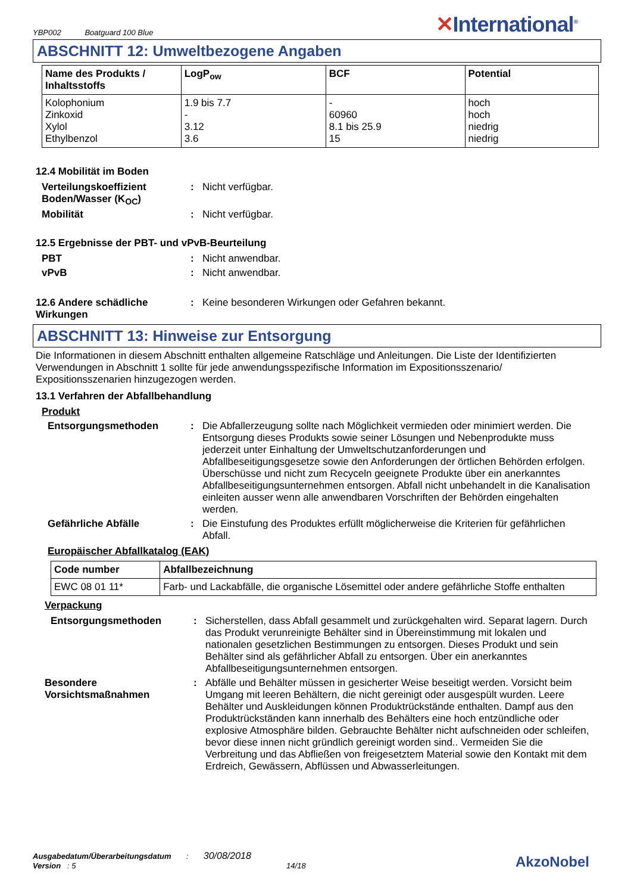YBP002 Boatguard 100 Blue
✕International<sup>®</sup>
ABSCHNITT 12: Umweltbezogene Angaben
| Name des Produkts / Inhaltsstoffs | LogP<sub>ow</sub> | BCF | Potential |
| --- | --- | --- | --- |
| Kolophonium Zinkoxid Xylol Ethylbenzol | 1.9 bis 7.7 - 3.12 3.6 | - 60960 8.1 bis 25.9 15 | hoch hoch niedrig niedrig |
12.4 Mobilität im Boden
Verteilungskoeffizient Boden/Wasser (K<sub>OC</sub>)
: Nicht verfügbar.
Mobilität : Nicht verfügbar.
12.5 Ergebnisse der PBT- und vPvB-Beurteilung
PBT : Nicht anwendbar.
vPvB : Nicht anwendbar.
12.6 Andere schädliche Wirkungen
: Keine besonderen Wirkungen oder Gefahren bekannt.
ABSCHNITT 13: Hinweise zur Entsorgung
Die Informationen in diesem Abschnitt enthalten allgemeine Ratschläge und Anleitungen. Die Liste der Identifizierten Verwendungen in Abschnitt 1 sollte für jede anwendungsspezifische Information im Expositionsszenario/ Expositionsszenarien hinzugezogen werden.
13.1 Verfahren der Abfallbehandlung
Produkt
Entsorgungsmethoden : Die Abfallerzeugung sollte nach Möglichkeit vermieden oder minimiert werden. Die Entsorgung dieses Produkts sowie seiner Lösungen und Nebenprodukte muss jederzeit unter Einhaltung der Umweltschutzanforderungen und Abfallbeseitigungsgesetze sowie den Anforderungen der örtlichen Behörden erfolgen. Überschüsse und nicht zum Recyceln geeignete Produkte über ein anerkanntes Abfallbeseitigungsunternehmen entsorgen. Abfall nicht unbehandelt in die Kanalisation einleiten ausser wenn alle anwendbaren Vorschriften der Behörden eingehalten werden.
Gefährliche Abfälle : Die Einstufung des Produktes erfüllt möglicherweise die Kriterien für gefährlichen Abfall.
Europäischer Abfallkatalog (EAK)
| Code number | Abfallbezeichnung |
| --- | --- |
| EWC 08 01 11* | Farb- und Lackabfälle, die organische Lösemittel oder andere gefährliche Stoffe enthalten |
Verpackung
Entsorgungsmethoden : Sicherstellen, dass Abfall gesammelt und zurückgehalten wird. Separat lagern. Durch das Produkt verunreinigte Behälter sind in Übereinstimmung mit lokalen und nationalen gesetzlichen Bestimmungen zu entsorgen. Dieses Produkt und sein Behälter sind als gefährlicher Abfall zu entsorgen. Über ein anerkanntes Abfallbeseitigungsunternehmen entsorgen.
Besondere Vorsichtsmaßnahmen
: Abfälle und Behälter müssen in gesicherter Weise beseitigt werden. Vorsicht beim Umgang mit leeren Behältern, die nicht gereinigt oder ausgespült wurden. Leere Behälter und Auskleidungen können Produktrückstände enthalten. Dampf aus den Produktrückständen kann innerhalb des Behälters eine hoch entzündliche oder explosive Atmosphäre bilden. Gebrauchte Behälter nicht aufschneiden oder schleifen, bevor diese innen nicht gründlich gereinigt worden sind.. Vermeiden Sie die Verbreitung und das Abfließen von freigesetztem Material sowie den Kontakt mit dem Erdreich, Gewässern, Abflüssen und Abwasserleitungen.
Ausgabedatum/Überarbeitungsdatum : 30/08/2018
Version : 5 14/18
AkzoNobel